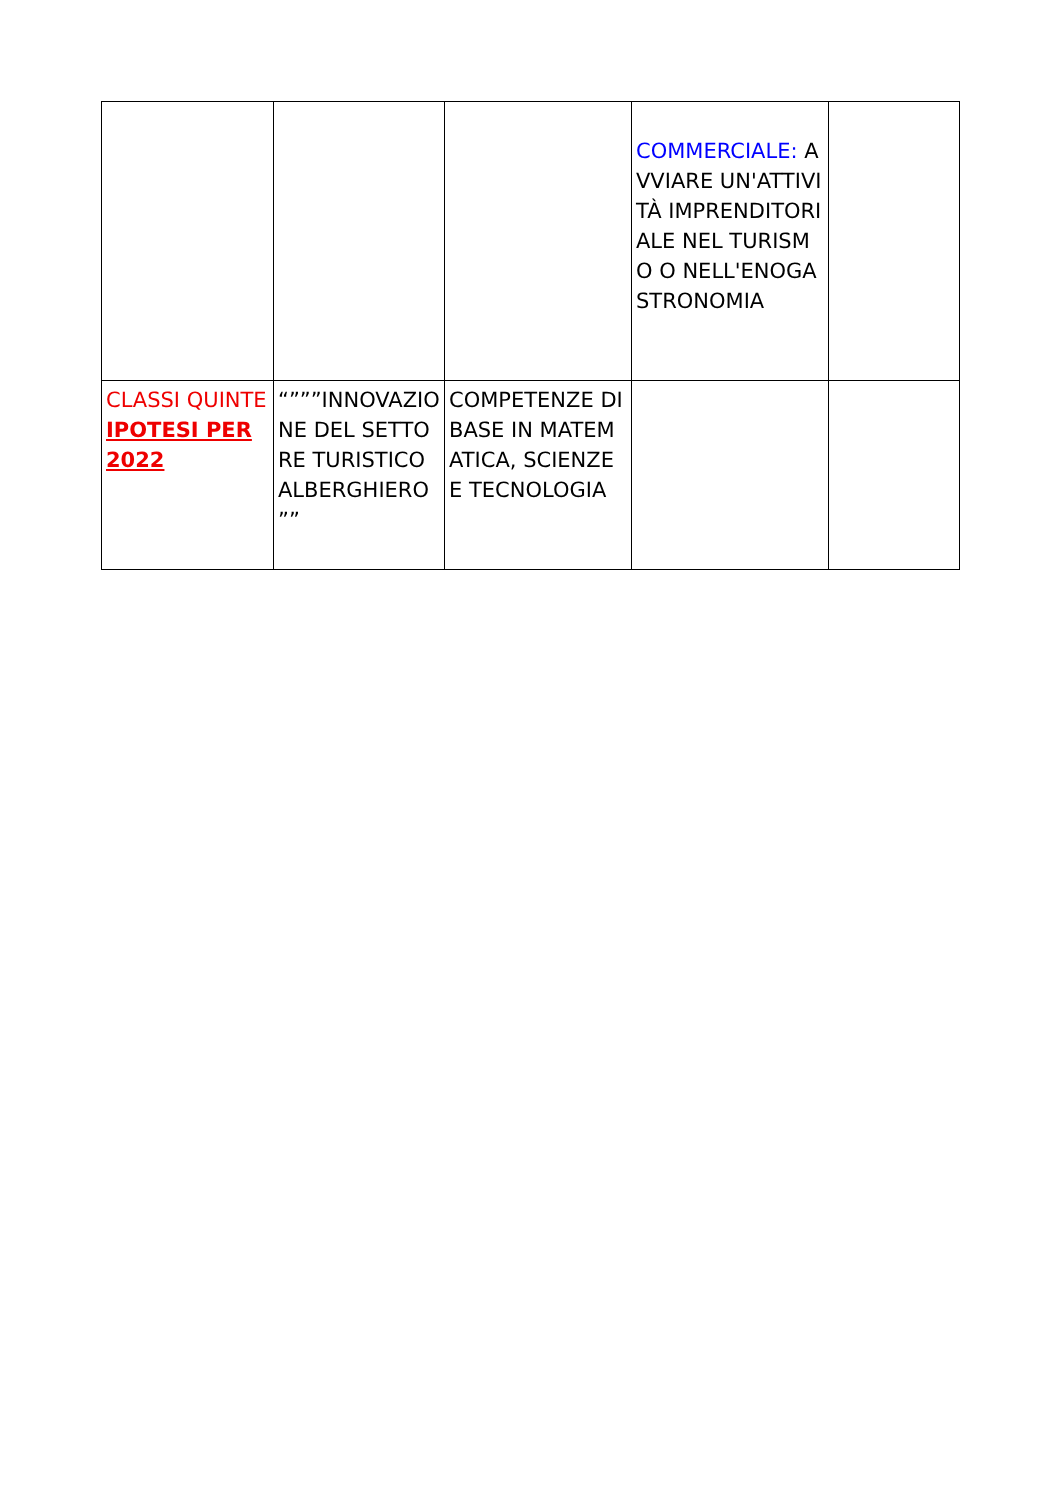| | | | COMMERCIALE: AVVIARE UN'ATTIVITÀ IMPRENDITORIALE NEL TURISMO O NELL'ENOGASTRONOMIA | |
| CLASSI QUINTE IPOTESI PER 2022 | “”””INNOVAZIONE DEL SETTORE TURISTICO ALBERGHIERO ”” | COMPETENZE DI BASE IN MATEMATICA, SCIENZE E TECNOLOGIA | | |